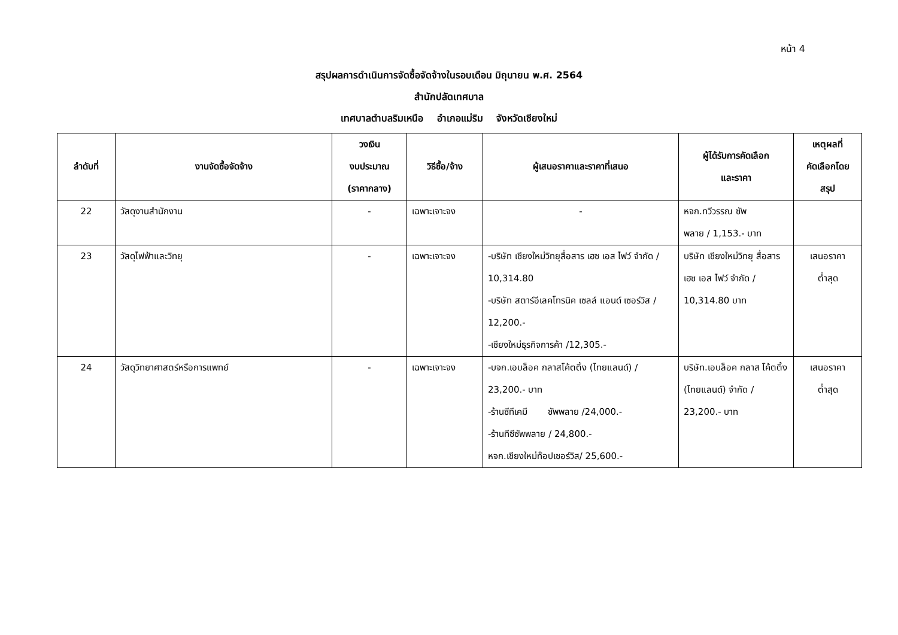หน้า 4
สรุปผลการดำเนินการจัดซื้อจัดจ้างในรอบเดือน มิถุนายน พ.ศ. 2564
สำนักปลัดเทศบาล
เทศบาลตำบลริมเหนือ อำเภอแม่ริม จังหวัดเชียงใหม่
| ลำดับที่ | งานจัดซื้อจัดจ้าง | วงเงิน งบประมาณ (ราคากลาง) | วิธีซื้อ/จ้าง | ผู้เสนอราคาและราคาที่เสนอ | ผู้ได้รับการคัดเลือก และราคา | เหตุผลที่ คัดเลือกโดย สรุป |
| --- | --- | --- | --- | --- | --- | --- |
| 22 | วัสดุงานสำนักงาน | - | เฉพาะเจาะจง | - | หจก.ทวีวรรณ ซัพ พลาย / 1,153.- บาท | |
| 23 | วัสดุไฟฟ้าและวิทยุ | - | เฉพาะเจาะจง | -บริษัท เชียงใหม่วิทยุสื่อสาร เฮซ เอส ไฟว์ จำกัด / 10,314.80 -บริษัท สตาร์อีเลคโทรนิค เซลล์ แอนด์ เซอร์วิส / 12,200.- -เชียงใหม่ธุรกิจการค้า /12,305.- | บริษัท เชียงใหม่วิทยุ สื่อสาร เฮซ เอส ไฟว์ จำกัด / 10,314.80 บาท | เสนอราคา ต่ำสุด |
| 24 | วัสดุวิทยาศาสตร์หรือการแพทย์ | - | เฉพาะเจาะจง | -บจก.เอบล็อค กลาสโค้ตติ้ง (ไทยแลนด์) / 23,200.- บาท -ร้านซีทีเคมี ซัพพลาย /24,000.- -ร้านทีซีซัพพลาย / 24,800.- หจก.เชียงใหม่ท๊อปเซอร์วิส/ 25,600.- | บริษัท.เอบล็อค กลาส โค้ตติ้ง (ไทยแลนด์) จำกัด / 23,200.- บาท | เสนอราคา ต่ำสุด |